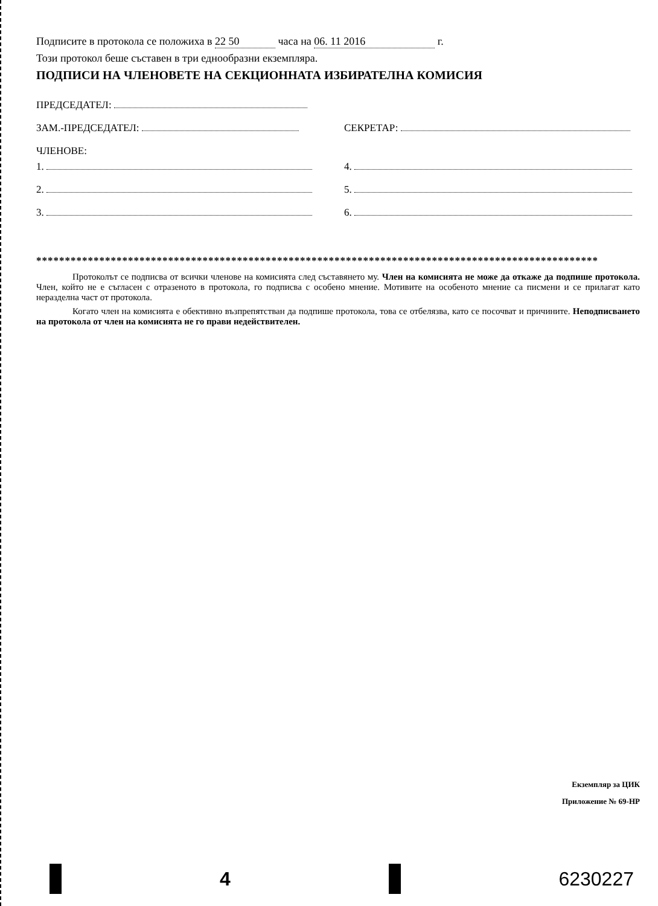Подписите в протокола се положиха в 22 50 часа на 06. 11 2016 г.
Този протокол беше съставен в три еднообразни екземпляра.
ПОДПИСИ НА ЧЛЕНОВЕТЕ НА СЕКЦИОННАТА ИЗБИРАТЕЛНА КОМИСИЯ
ПРЕДСЕДАТЕЛ:
ЗАМ.-ПРЕДСЕДАТЕЛ: СЕКРЕТАР:
ЧЛЕНОВЕ:
1. 4.
2. 5.
3. 6.
**************************************************************************************************
Протоколът се подписва от всички членове на комисията след съставянето му. Член на комисията не може да откаже да подпише протокола. Член, който не е съгласен с отразеното в протокола, го подписва с особено мнение. Мотивите на особеното мнение са писмени и се прилагат като неразделна част от протокола.
Когато член на комисията е обективно възпрепятстван да подпише протокола, това се отбелязва, като се посочват и причините. Неподписването на протокола от член на комисията не го прави недействителен.
Екземпляр за ЦИК
Приложение № 69-НР
4 6230227